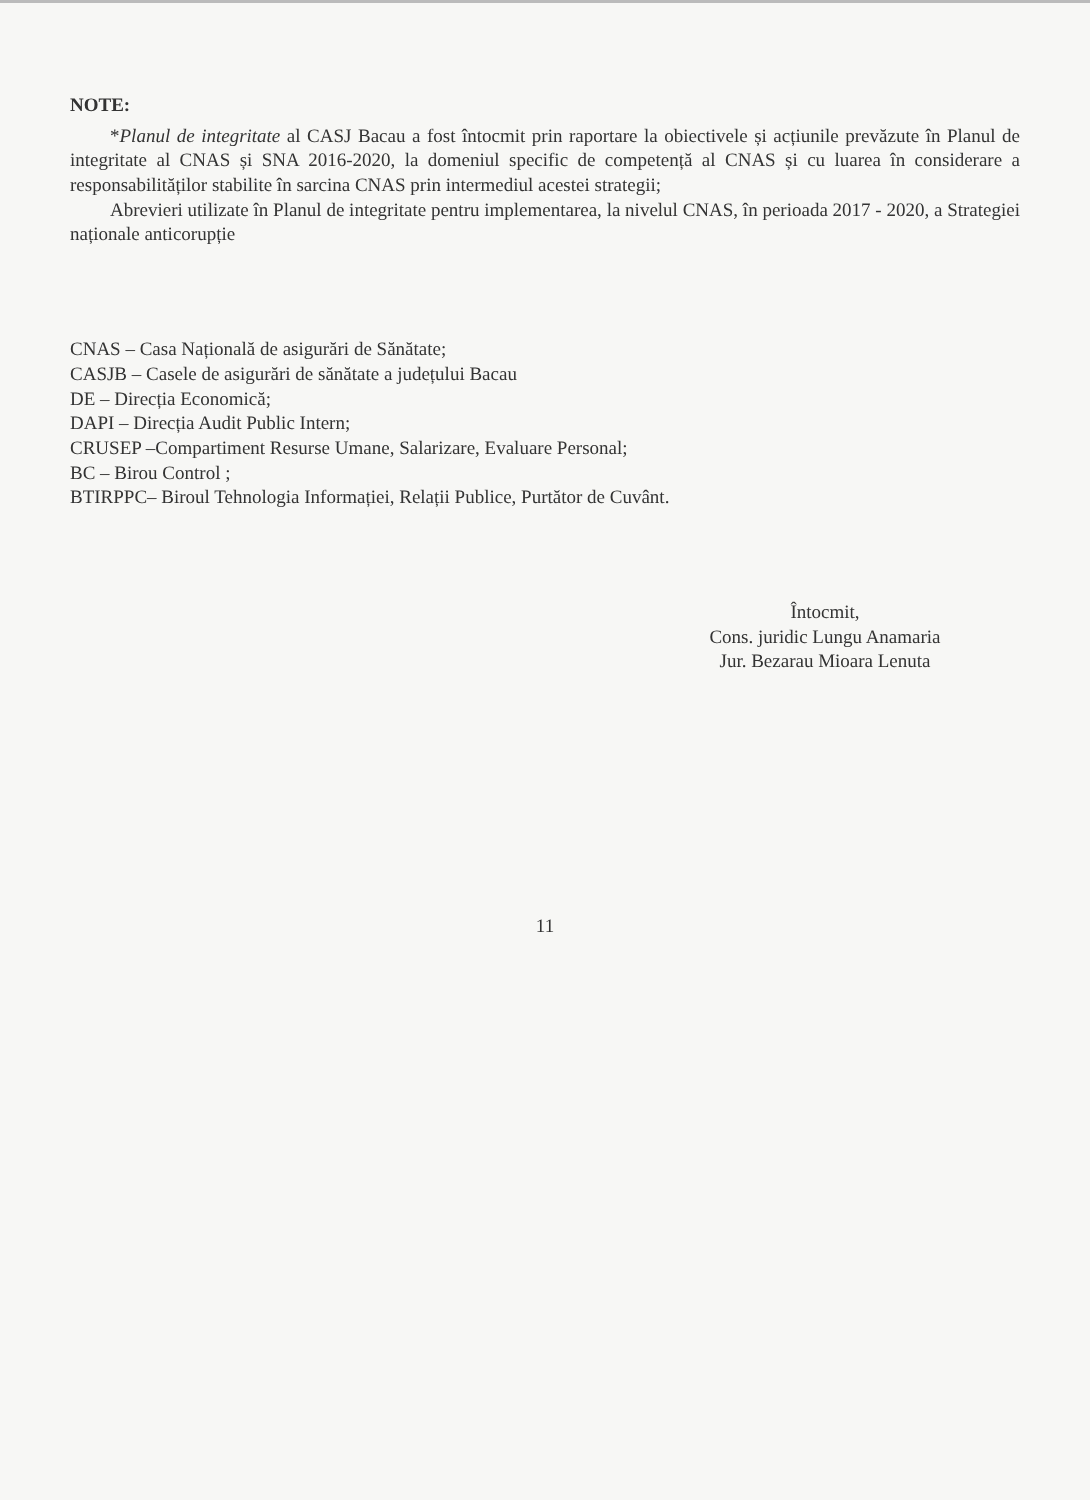NOTE:
*Planul de integritate al CASJ Bacau a fost întocmit prin raportare la obiectivele și acțiunile prevăzute în Planul de integritate al CNAS și SNA 2016-2020, la domeniul specific de competență al CNAS și cu luarea în considerare a responsabilităților stabilite în sarcina CNAS prin intermediul acestei strategii;
Abrevieri utilizate în Planul de integritate pentru implementarea, la nivelul CNAS, în perioada 2017 - 2020, a Strategiei naționale anticorupție
CNAS – Casa Națională de asigurări de Sănătate;
CASJB – Casele de asigurări de sănătate a județului Bacau
DE – Direcția Economică;
DAPI – Direcția Audit Public Intern;
CRUSEP –Compartiment Resurse Umane, Salarizare, Evaluare Personal;
BC – Birou Control ;
BTIRPPC– Biroul Tehnologia Informației, Relații Publice, Purtător de Cuvânt.
Întocmit,
Cons. juridic Lungu Anamaria
Jur. Bezarau Mioara Lenuta
11